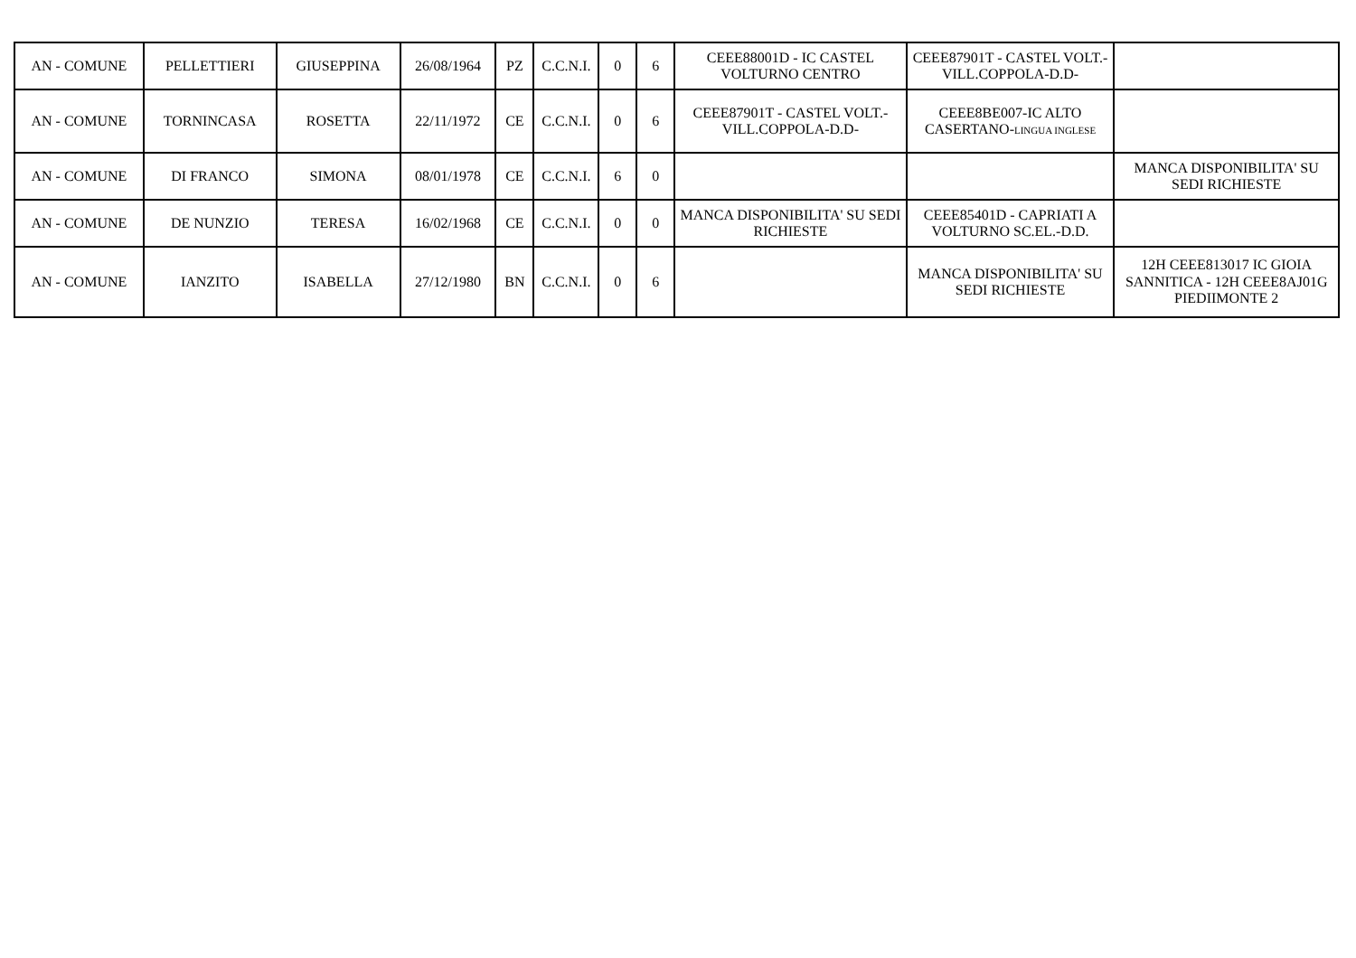| AN - COMUNE | PELLETTIERI | GIUSEPPINA | 26/08/1964 | PZ | C.C.N.I. | 0 | 6 | CEEE88001D - IC CASTEL VOLTURNO CENTRO | CEEE87901T - CASTEL VOLT.-VILL.COPPOLA-D.D- | |
| AN - COMUNE | TORNINCASA | ROSETTA | 22/11/1972 | CE | C.C.N.I. | 0 | 6 | CEEE87901T - CASTEL VOLT.- VILL.COPPOLA-D.D- | CEEE8BE007-IC ALTO CASERTANO- LINGUA INGLESE | |
| AN - COMUNE | DI FRANCO | SIMONA | 08/01/1978 | CE | C.C.N.I. | 6 | 0 | | | MANCA DISPONIBILITA' SU SEDI RICHIESTE |
| AN - COMUNE | DE NUNZIO | TERESA | 16/02/1968 | CE | C.C.N.I. | 0 | 0 | MANCA DISPONIBILITA' SU SEDI RICHIESTE | CEEE85401D - CAPRIATI A VOLTURNO SC.EL.-D.D. | |
| AN - COMUNE | IANZITO | ISABELLA | 27/12/1980 | BN | C.C.N.I. | 0 | 6 | | MANCA DISPONIBILITA' SU SEDI RICHIESTE | 12H CEEE813017 IC GIOIA SANNITICA - 12H CEEE8AJ01G PIEDIIMONTE 2 |